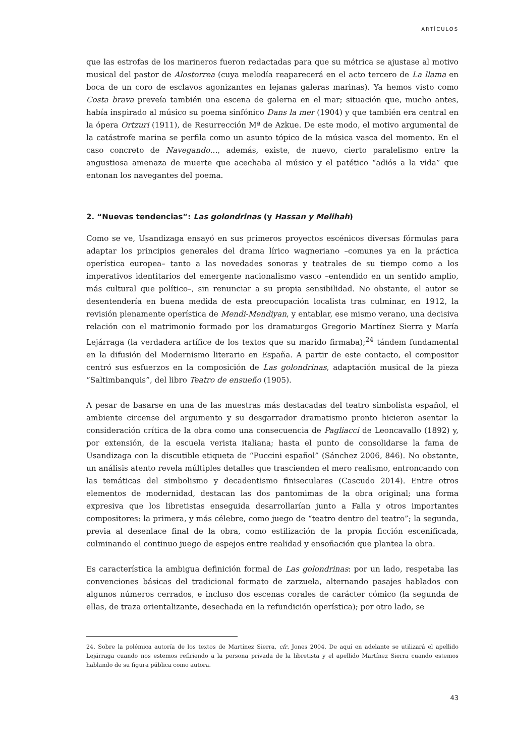ARTÍCULOS
que las estrofas de los marineros fueron redactadas para que su métrica se ajustase al motivo musical del pastor de Alostorrea (cuya melodía reaparecerá en el acto tercero de La llama en boca de un coro de esclavos agonizantes en lejanas galeras marinas). Ya hemos visto como Costa brava preveía también una escena de galerna en el mar; situación que, mucho antes, había inspirado al músico su poema sinfónico Dans la mer (1904) y que también era central en la ópera Ortzuri (1911), de Resurrección Mª de Azkue. De este modo, el motivo argumental de la catástrofe marina se perfila como un asunto tópico de la música vasca del momento. En el caso concreto de Navegando…, además, existe, de nuevo, cierto paralelismo entre la angustiosa amenaza de muerte que acechaba al músico y el patético “adiós a la vida” que entonan los navegantes del poema.
2. “Nuevas tendencias”: Las golondrinas (y Hassan y Melihah)
Como se ve, Usandizaga ensayó en sus primeros proyectos escénicos diversas fórmulas para adaptar los principios generales del drama lírico wagneriano –comunes ya en la práctica operística europea– tanto a las novedades sonoras y teatrales de su tiempo como a los imperativos identitarios del emergente nacionalismo vasco –entendido en un sentido amplio, más cultural que político–, sin renunciar a su propia sensibilidad. No obstante, el autor se desentendería en buena medida de esta preocupación localista tras culminar, en 1912, la revisión plenamente operística de Mendi-Mendiyan, y entablar, ese mismo verano, una decisiva relación con el matrimonio formado por los dramaturgos Gregorio Martínez Sierra y María Lejárraga (la verdadera artífice de los textos que su marido firmaba);<sup>24</sup> tándem fundamental en la difusión del Modernismo literario en España. A partir de este contacto, el compositor centró sus esfuerzos en la composición de Las golondrinas, adaptación musical de la pieza “Saltimbanquis”, del libro Teatro de ensueño (1905).
A pesar de basarse en una de las muestras más destacadas del teatro simbolista español, el ambiente circense del argumento y su desgarrador dramatismo pronto hicieron asentar la consideración crítica de la obra como una consecuencia de Pagliacci de Leoncavallo (1892) y, por extensión, de la escuela verista italiana; hasta el punto de consolidarse la fama de Usandizaga con la discutible etiqueta de “Puccini español” (Sánchez 2006, 846). No obstante, un análisis atento revela múltiples detalles que trascienden el mero realismo, entroncando con las temáticas del simbolismo y decadentismo finiseculares (Cascudo 2014). Entre otros elementos de modernidad, destacan las dos pantomimas de la obra original; una forma expresiva que los libretistas enseguida desarrollarían junto a Falla y otros importantes compositores: la primera, y más célebre, como juego de “teatro dentro del teatro”; la segunda, previa al desenlace final de la obra, como estilización de la propia ficción escenificada, culminando el continuo juego de espejos entre realidad y ensoñación que plantea la obra.
Es característica la ambigua definición formal de Las golondrinas: por un lado, respetaba las convenciones básicas del tradicional formato de zarzuela, alternando pasajes hablados con algunos números cerrados, e incluso dos escenas corales de carácter cómico (la segunda de ellas, de traza orientalizante, desechada en la refundición operística); por otro lado, se
24. Sobre la polémica autoría de los textos de Martínez Sierra, cfr. Jones 2004. De aquí en adelante se utilizará el apellido Lejárraga cuando nos estemos refiriendo a la persona privada de la libretista y el apellido Martínez Sierra cuando estemos hablando de su figura pública como autora.
43